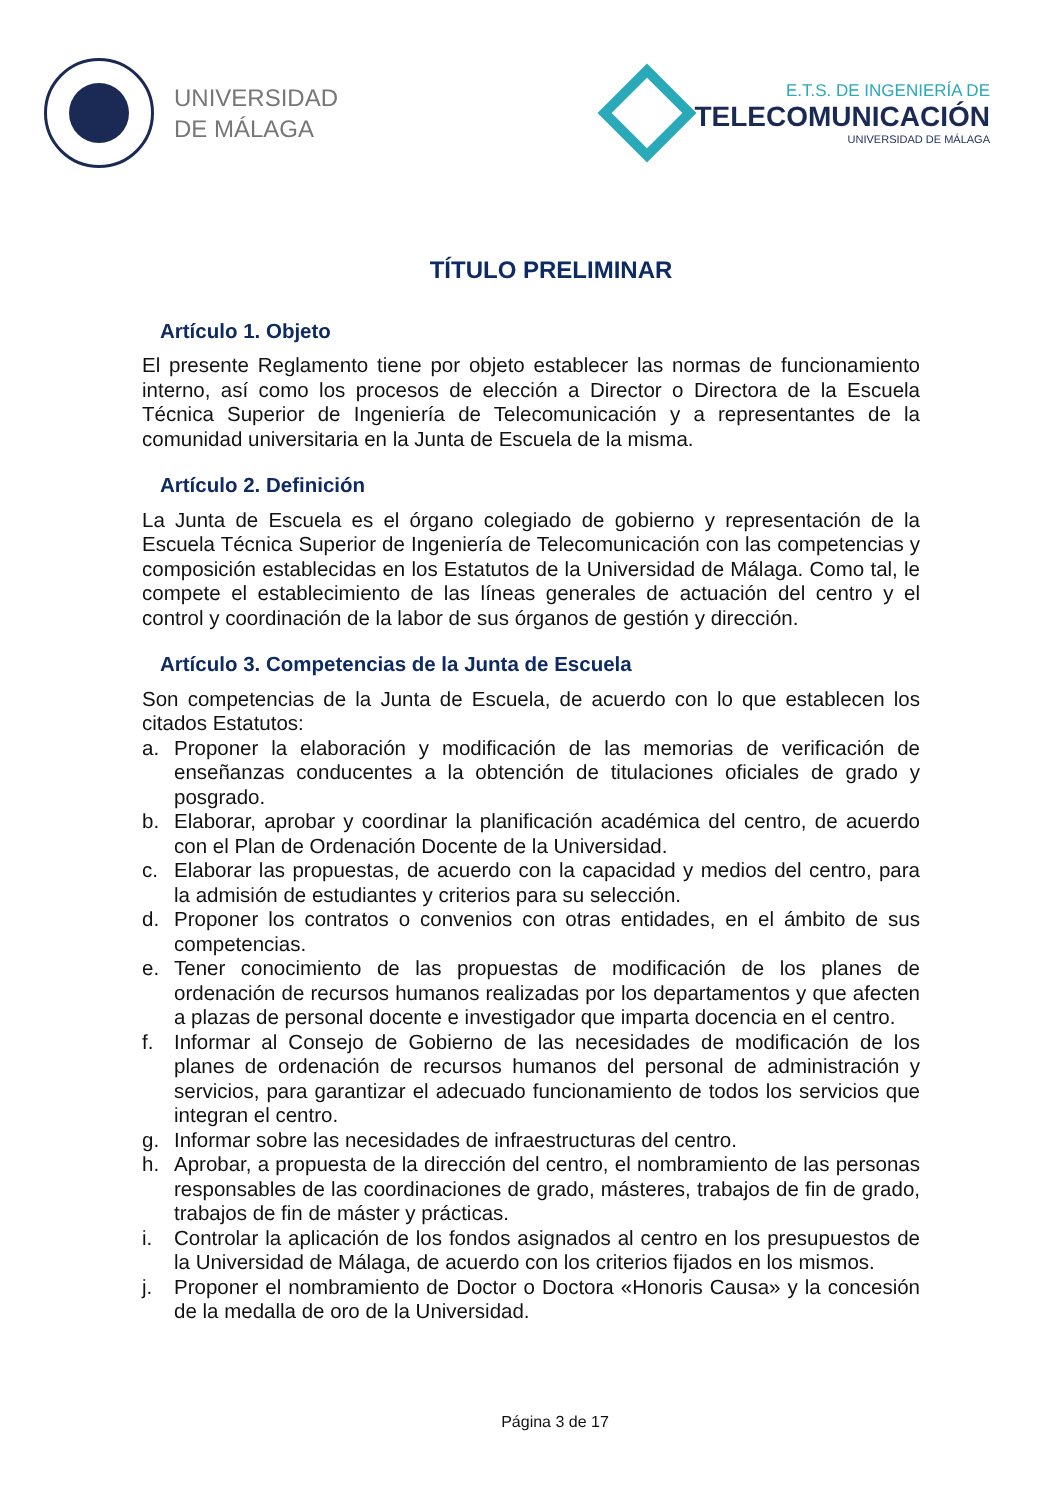UNIVERSIDAD
DE MÁLAGA
E.T.S. DE INGENIERÍA DE
TELECOMUNICACIÓN
UNIVERSIDAD DE MÁLAGA
TÍTULO PRELIMINAR
Artículo 1. Objeto
El presente Reglamento tiene por objeto establecer las normas de funcionamiento interno, así como los procesos de elección a Director o Directora de la Escuela Técnica Superior de Ingeniería de Telecomunicación y a representantes de la comunidad universitaria en la Junta de Escuela de la misma.
Artículo 2. Definición
La Junta de Escuela es el órgano colegiado de gobierno y representación de la Escuela Técnica Superior de Ingeniería de Telecomunicación con las competencias y composición establecidas en los Estatutos de la Universidad de Málaga. Como tal, le compete el establecimiento de las líneas generales de actuación del centro y el control y coordinación de la labor de sus órganos de gestión y dirección.
Artículo 3. Competencias de la Junta de Escuela
Son competencias de la Junta de Escuela, de acuerdo con lo que establecen los citados Estatutos:
a. Proponer la elaboración y modificación de las memorias de verificación de enseñanzas conducentes a la obtención de titulaciones oficiales de grado y posgrado.
b. Elaborar, aprobar y coordinar la planificación académica del centro, de acuerdo con el Plan de Ordenación Docente de la Universidad.
c. Elaborar las propuestas, de acuerdo con la capacidad y medios del centro, para la admisión de estudiantes y criterios para su selección.
d. Proponer los contratos o convenios con otras entidades, en el ámbito de sus competencias.
e. Tener conocimiento de las propuestas de modificación de los planes de ordenación de recursos humanos realizadas por los departamentos y que afecten a plazas de personal docente e investigador que imparta docencia en el centro.
f. Informar al Consejo de Gobierno de las necesidades de modificación de los planes de ordenación de recursos humanos del personal de administración y servicios, para garantizar el adecuado funcionamiento de todos los servicios que integran el centro.
g. Informar sobre las necesidades de infraestructuras del centro.
h. Aprobar, a propuesta de la dirección del centro, el nombramiento de las personas responsables de las coordinaciones de grado, másteres, trabajos de fin de grado, trabajos de fin de máster y prácticas.
i. Controlar la aplicación de los fondos asignados al centro en los presupuestos de la Universidad de Málaga, de acuerdo con los criterios fijados en los mismos.
j. Proponer el nombramiento de Doctor o Doctora «Honoris Causa» y la concesión de la medalla de oro de la Universidad.
Página 3 de 17